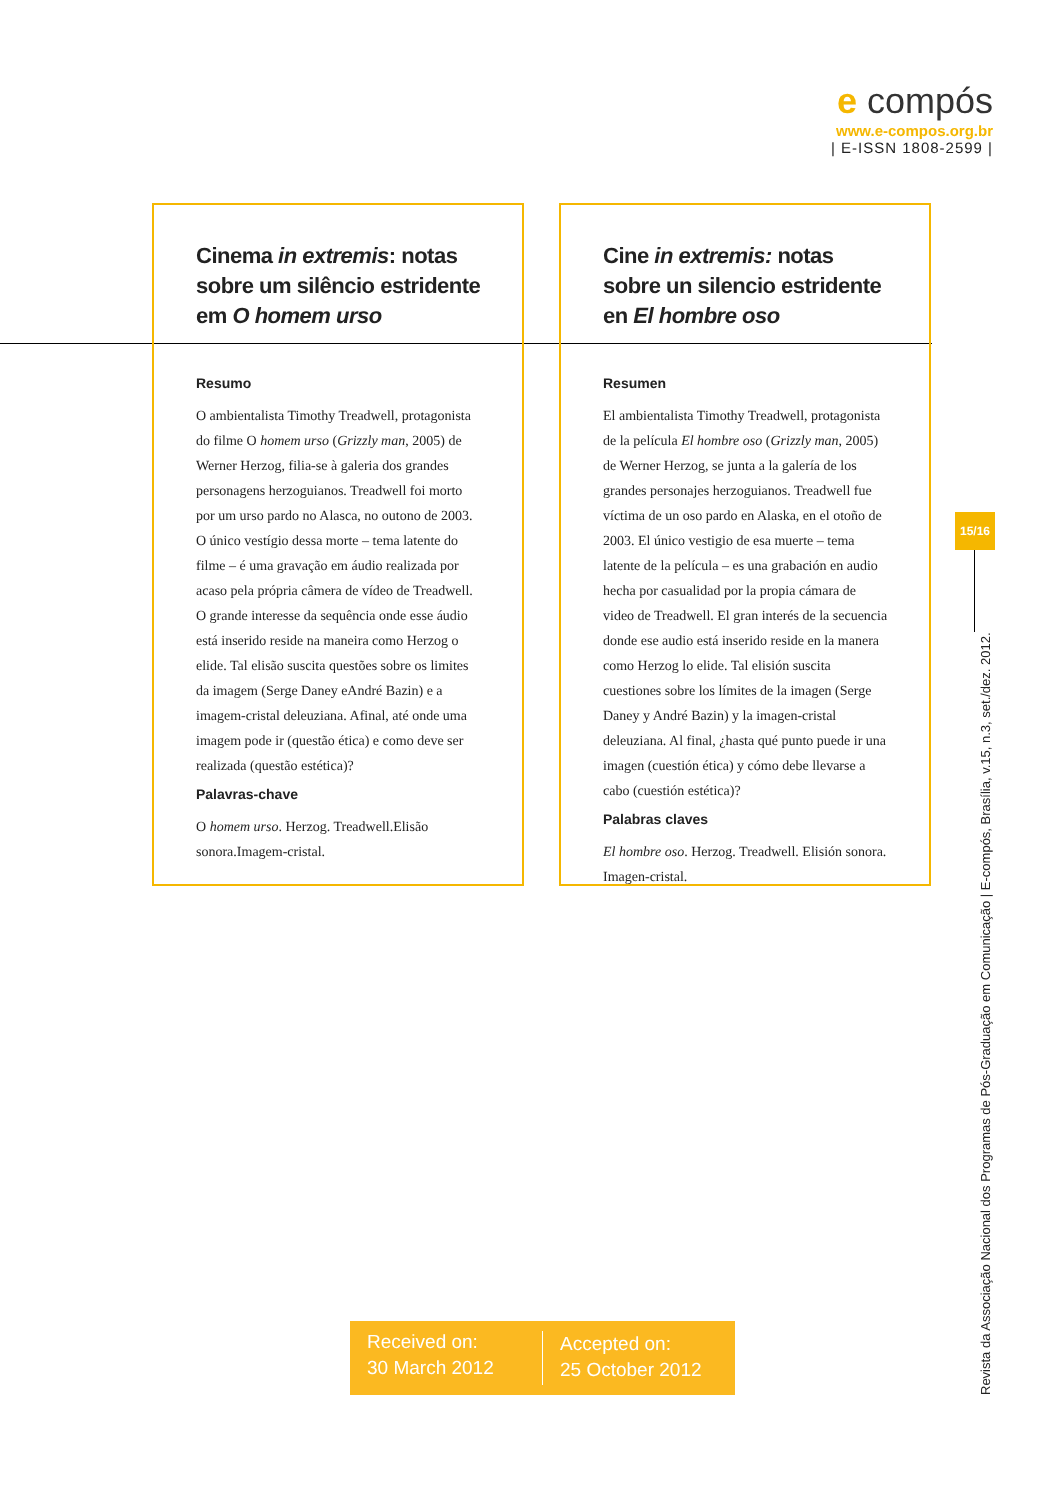e compós
www.e-compos.org.br
| E-ISSN 1808-2599 |
Cinema in extremis: notas sobre um silêncio estridente em O homem urso
Resumo
O ambientalista Timothy Treadwell, protagonista do filme O homem urso (Grizzly man, 2005) de Werner Herzog, filia-se à galeria dos grandes personagens herzoguianos. Treadwell foi morto por um urso pardo no Alasca, no outono de 2003. O único vestígio dessa morte – tema latente do filme – é uma gravação em áudio realizada por acaso pela própria câmera de vídeo de Treadwell. O grande interesse da sequência onde esse áudio está inserido reside na maneira como Herzog o elide. Tal elisão suscita questões sobre os limites da imagem (Serge Daney eAndré Bazin) e a imagem-cristal deleuziana. Afinal, até onde uma imagem pode ir (questão ética) e como deve ser realizada (questão estética)?
Palavras-chave
O homem urso. Herzog. Treadwell.Elisão sonora.Imagem-cristal.
Cine in extremis: notas sobre un silencio estridente en El hombre oso
Resumen
El ambientalista Timothy Treadwell, protagonista de la película El hombre oso (Grizzly man, 2005) de Werner Herzog, se junta a la galería de los grandes personajes herzoguianos. Treadwell fue víctima de un oso pardo en Alaska, en el otoño de 2003. El único vestigio de esa muerte – tema latente de la película – es una grabación en audio hecha por casualidad por la propia cámara de video de Treadwell. El gran interés de la secuencia donde ese audio está inserido reside en la manera como Herzog lo elide. Tal elisión suscita cuestiones sobre los límites de la imagen (Serge Daney y André Bazin) y la imagen-cristal deleuziana. Al final, ¿hasta qué punto puede ir una imagen (cuestión ética) y cómo debe llevarse a cabo (cuestión estética)?
Palabras claves
El hombre oso. Herzog. Treadwell. Elisión sonora. Imagen-cristal.
15/16
Revista da Associação Nacional dos Programas de Pós-Graduação em Comunicação | E-compós, Brasília, v.15, n.3, set./dez. 2012.
Received on:
30 March 2012
Accepted on:
25 October 2012